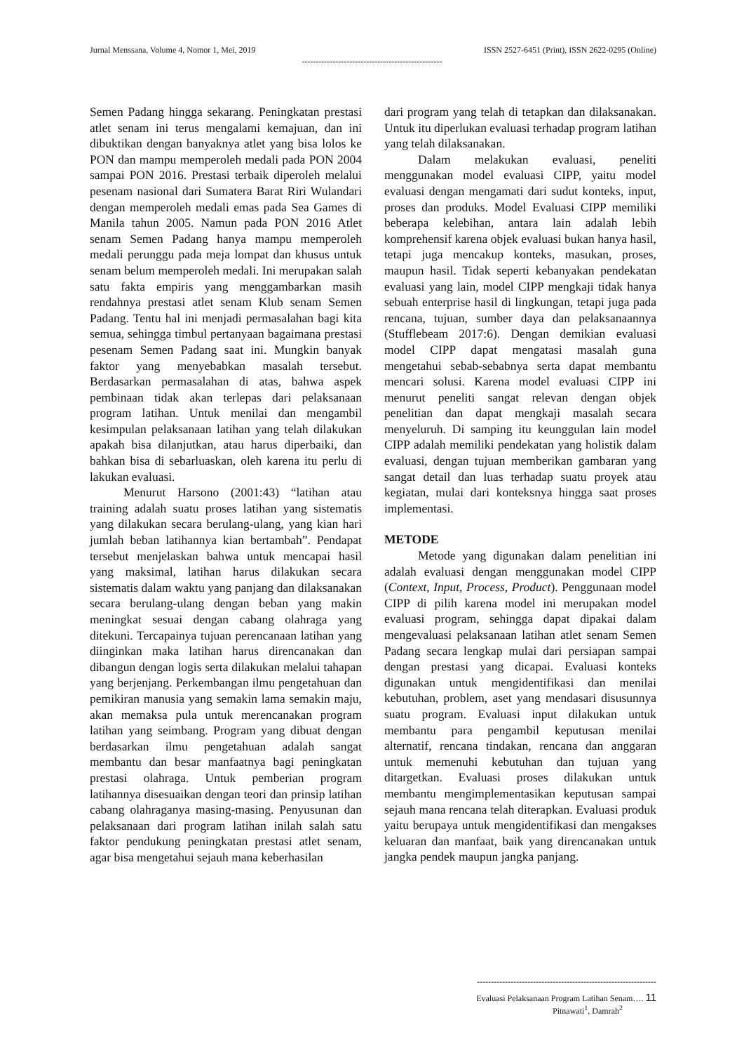Jurnal Menssana, Volume 4, Nomor 1, Mei, 2019 ISSN 2527-6451 (Print), ISSN 2622-0295 (Online)
--------------------------------------------------
Semen Padang hingga sekarang. Peningkatan prestasi atlet senam ini terus mengalami kemajuan, dan ini dibuktikan dengan banyaknya atlet yang bisa lolos ke PON dan mampu memperoleh medali pada PON 2004 sampai PON 2016. Prestasi terbaik diperoleh melalui pesenam nasional dari Sumatera Barat Riri Wulandari dengan memperoleh medali emas pada Sea Games di Manila tahun 2005. Namun pada PON 2016 Atlet senam Semen Padang hanya mampu memperoleh medali perunggu pada meja lompat dan khusus untuk senam belum memperoleh medali. Ini merupakan salah satu fakta empiris yang menggambarkan masih rendahnya prestasi atlet senam Klub senam Semen Padang. Tentu hal ini menjadi permasalahan bagi kita semua, sehingga timbul pertanyaan bagaimana prestasi pesenam Semen Padang saat ini. Mungkin banyak faktor yang menyebabkan masalah tersebut. Berdasarkan permasalahan di atas, bahwa aspek pembinaan tidak akan terlepas dari pelaksanaan program latihan. Untuk menilai dan mengambil kesimpulan pelaksanaan latihan yang telah dilakukan apakah bisa dilanjutkan, atau harus diperbaiki, dan bahkan bisa di sebarluaskan, oleh karena itu perlu di lakukan evaluasi.
Menurut Harsono (2001:43) “latihan atau training adalah suatu proses latihan yang sistematis yang dilakukan secara berulang-ulang, yang kian hari jumlah beban latihannya kian bertambah”. Pendapat tersebut menjelaskan bahwa untuk mencapai hasil yang maksimal, latihan harus dilakukan secara sistematis dalam waktu yang panjang dan dilaksanakan secara berulang-ulang dengan beban yang makin meningkat sesuai dengan cabang olahraga yang ditekuni. Tercapainya tujuan perencanaan latihan yang diinginkan maka latihan harus direncanakan dan dibangun dengan logis serta dilakukan melalui tahapan yang berjenjang. Perkembangan ilmu pengetahuan dan pemikiran manusia yang semakin lama semakin maju, akan memaksa pula untuk merencanakan program latihan yang seimbang. Program yang dibuat dengan berdasarkan ilmu pengetahuan adalah sangat membantu dan besar manfaatnya bagi peningkatan prestasi olahraga. Untuk pemberian program latihannya disesuaikan dengan teori dan prinsip latihan cabang olahraganya masing-masing. Penyusunan dan pelaksanaan dari program latihan inilah salah satu faktor pendukung peningkatan prestasi atlet senam, agar bisa mengetahui sejauh mana keberhasilan
dari program yang telah di tetapkan dan dilaksanakan. Untuk itu diperlukan evaluasi terhadap program latihan yang telah dilaksanakan.
Dalam melakukan evaluasi, peneliti menggunakan model evaluasi CIPP, yaitu model evaluasi dengan mengamati dari sudut konteks, input, proses dan produks. Model Evaluasi CIPP memiliki beberapa kelebihan, antara lain adalah lebih komprehensif karena objek evaluasi bukan hanya hasil, tetapi juga mencakup konteks, masukan, proses, maupun hasil. Tidak seperti kebanyakan pendekatan evaluasi yang lain, model CIPP mengkaji tidak hanya sebuah enterprise hasil di lingkungan, tetapi juga pada rencana, tujuan, sumber daya dan pelaksanaannya (Stufflebeam 2017:6). Dengan demikian evaluasi model CIPP dapat mengatasi masalah guna mengetahui sebab-sebabnya serta dapat membantu mencari solusi. Karena model evaluasi CIPP ini menurut peneliti sangat relevan dengan objek penelitian dan dapat mengkaji masalah secara menyeluruh. Di samping itu keunggulan lain model CIPP adalah memiliki pendekatan yang holistik dalam evaluasi, dengan tujuan memberikan gambaran yang sangat detail dan luas terhadap suatu proyek atau kegiatan, mulai dari konteksnya hingga saat proses implementasi.
METODE
Metode yang digunakan dalam penelitian ini adalah evaluasi dengan menggunakan model CIPP (Context, Input, Process, Product). Penggunaan model CIPP di pilih karena model ini merupakan model evaluasi program, sehingga dapat dipakai dalam mengevaluasi pelaksanaan latihan atlet senam Semen Padang secara lengkap mulai dari persiapan sampai dengan prestasi yang dicapai. Evaluasi konteks digunakan untuk mengidentifikasi dan menilai kebutuhan, problem, aset yang mendasari disusunnya suatu program. Evaluasi input dilakukan untuk membantu para pengambil keputusan menilai alternatif, rencana tindakan, rencana dan anggaran untuk memenuhi kebutuhan dan tujuan yang ditargetkan. Evaluasi proses dilakukan untuk membantu mengimplementasikan keputusan sampai sejauh mana rencana telah diterapkan. Evaluasi produk yaitu berupaya untuk mengidentifikasi dan mengakses keluaran dan manfaat, baik yang direncanakan untuk jangka pendek maupun jangka panjang.
----------------------------------------------------------------
Evaluasi Pelaksanaan Program Latihan Senam…. 11
Pitnawati<sup>1</sup>, Damrah<sup>2</sup>